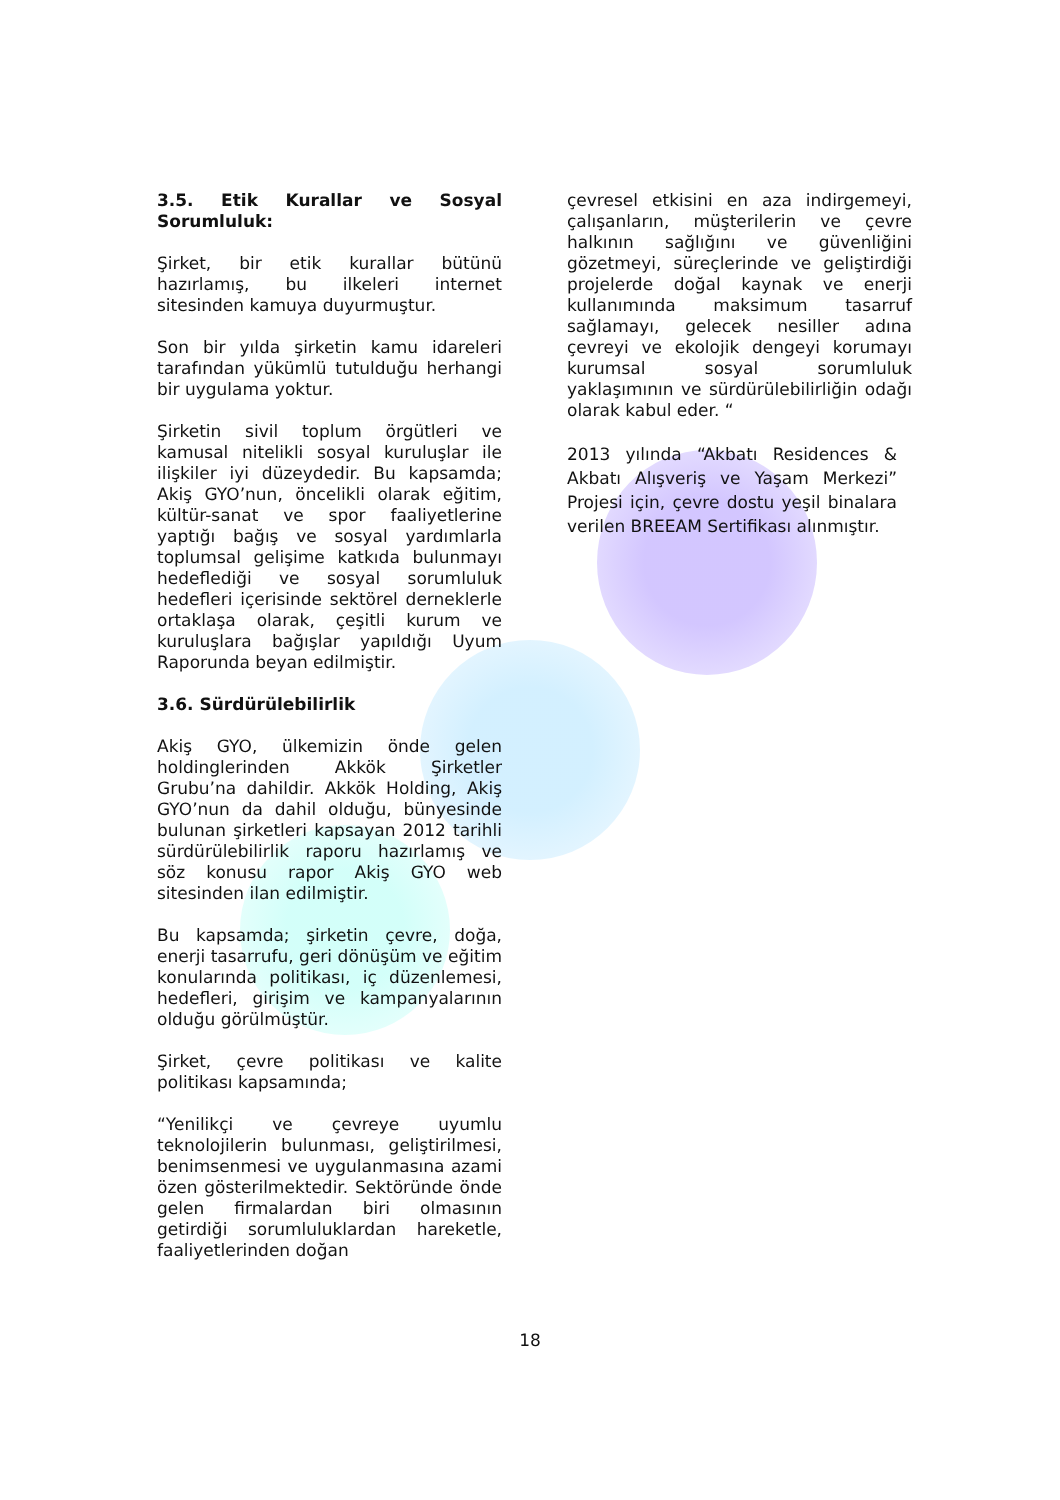3.5. Etik Kurallar ve Sosyal Sorumluluk:
Şirket, bir etik kurallar bütünü hazırlamış, bu ilkeleri internet sitesinden kamuya duyurmuştur.
Son bir yılda şirketin kamu idareleri tarafından yükümlü tutulduğu herhangi bir uygulama yoktur.
Şirketin sivil toplum örgütleri ve kamusal nitelikli sosyal kuruluşlar ile ilişkiler iyi düzeydedir. Bu kapsamda; Akiş GYO’nun, öncelikli olarak eğitim, kültür-sanat ve spor faaliyetlerine yaptığı bağış ve sosyal yardımlarla toplumsal gelişime katkıda bulunmayı hedeflediği ve sosyal sorumluluk hedefleri içerisinde sektörel derneklerle ortaklaşa olarak, çeşitli kurum ve kuruluşlara bağışlar yapıldığı Uyum Raporunda beyan edilmiştir.
3.6. Sürdürülebilirlik
Akiş GYO, ülkemizin önde gelen holdinglerinden Akkök Şirketler Grubu’na dahildir. Akkök Holding, Akiş GYO’nun da dahil olduğu, bünyesinde bulunan şirketleri kapsayan 2012 tarihli sürdürülebilirlik raporu hazırlamış ve söz konusu rapor Akiş GYO web sitesinden ilan edilmiştir.
Bu kapsamda; şirketin çevre, doğa, enerji tasarrufu, geri dönüşüm ve eğitim konularında politikası, iç düzenlemesi, hedefleri, girişim ve kampanyalarının olduğu görülmüştür.
Şirket, çevre politikası ve kalite politikası kapsamında;
“Yenilikçi ve çevreye uyumlu teknolojilerin bulunması, geliştirilmesi, benimsenmesi ve uygulanmasına azami özen gösterilmektedir. Sektöründe önde gelen firmalardan biri olmasının getirdiği sorumluluklardan hareketle, faaliyetlerinden doğan
çevresel etkisini en aza indirgemeyi, çalışanların, müşterilerin ve çevre halkının sağlığını ve güvenliğini gözetmeyi, süreçlerinde ve geliştirdiği projelerde doğal kaynak ve enerji kullanımında maksimum tasarruf sağlamayı, gelecek nesiller adına çevreyi ve ekolojik dengeyi korumayı kurumsal sosyal sorumluluk yaklaşımının ve sürdürülebilirliğin odağı olarak kabul eder. “
2013 yılında “Akbatı Residences & Akbatı Alışveriş ve Yaşam Merkezi” Projesi için, çevre dostu yeşil binalara verilen BREEAM Sertifikası alınmıştır.
18